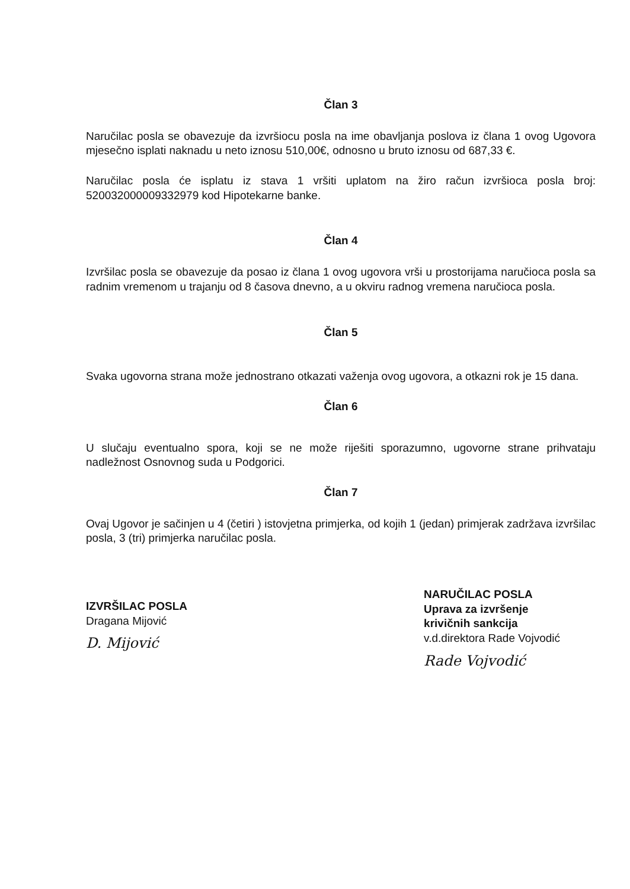Član 3
Naručilac posla se obavezuje da izvršiocu posla na ime obavljanja poslova iz člana 1 ovog Ugovora mjesečno isplati naknadu u neto iznosu 510,00€, odnosno u bruto iznosu od 687,33 €.
Naručilac posla će isplatu iz stava 1 vršiti uplatom na žiro račun izvršioca posla broj: 520032000009332979 kod Hipotekarne banke.
Član 4
Izvršilac posla se obavezuje da posao iz člana 1 ovog ugovora vrši u prostorijama naručioca posla sa radnim vremenom u trajanju od 8 časova dnevno, a u okviru radnog vremena naručioca posla.
Član 5
Svaka ugovorna strana može jednostrano otkazati važenja ovog ugovora, a otkazni rok je 15 dana.
Član 6
U slučaju eventualno spora, koji se ne može riješiti sporazumno, ugovorne strane prihvataju nadležnost Osnovnog suda u Podgorici.
Član 7
Ovaj Ugovor je sačinjen u 4 (četiri ) istovjetna primjerka, od kojih 1 (jedan) primjerak zadržava izvršilac posla, 3 (tri) primjerka naručilac posla.
IZVRŠILAC POSLA
Dragana Mijović
D. Mijović
NARUČILAC POSLA
Uprava za izvršenje
krivičnih sankcija
v.d.direktora Rade Vojvodić
Rade Vojvodić